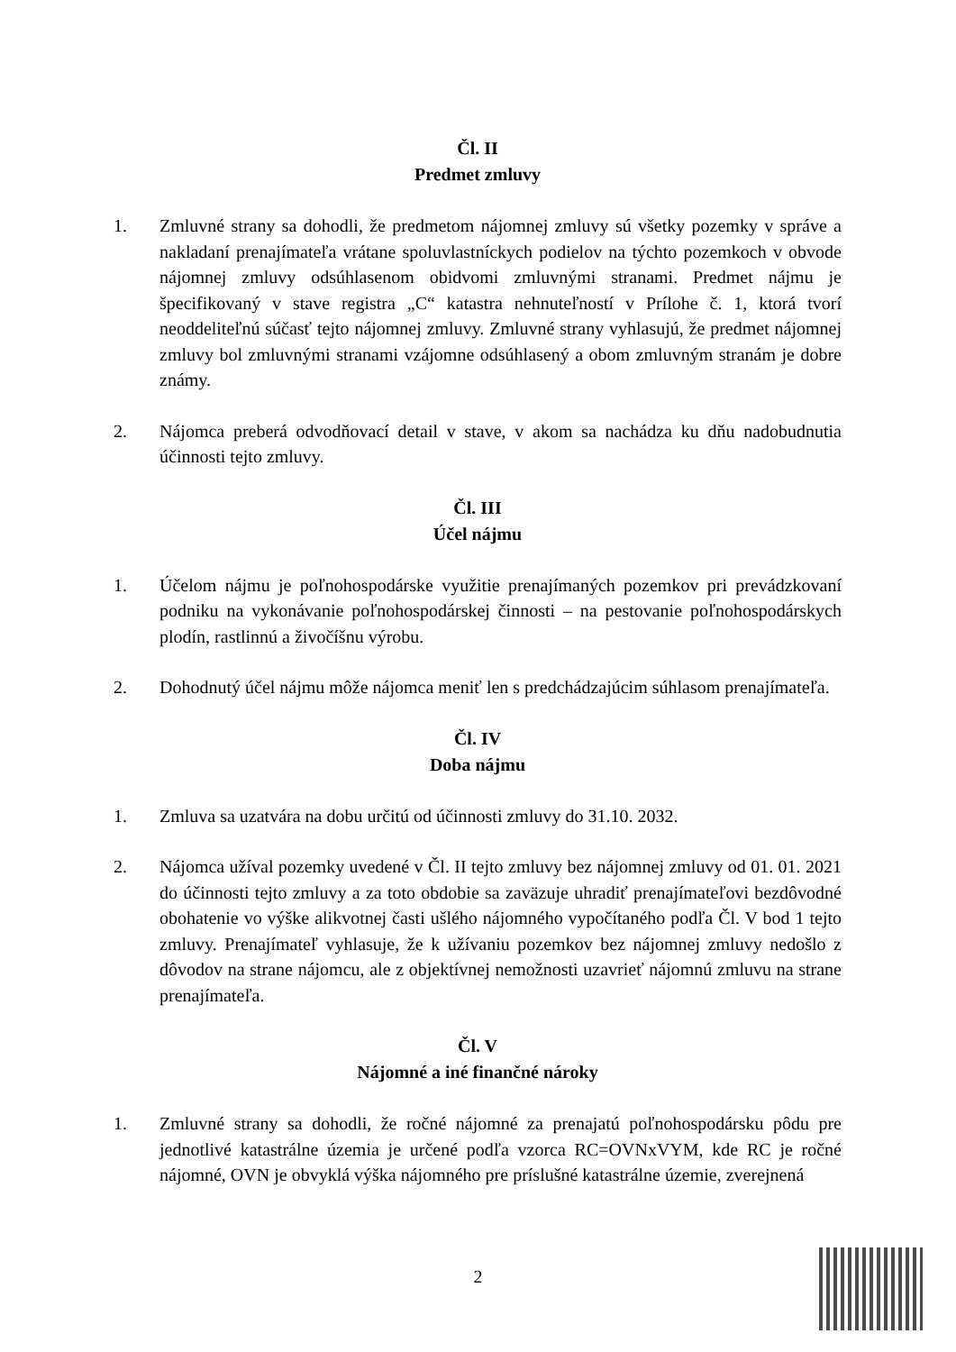Čl. II
Predmet zmluvy
1. Zmluvné strany sa dohodli, že predmetom nájomnej zmluvy sú všetky pozemky v správe a nakladaní prenajímateľa vrátane spoluvlastníckych podielov na týchto pozemkoch v obvode nájomnej zmluvy odsúhlasenom obidvomi zmluvnými stranami. Predmet nájmu je špecifikovaný v stave registra „C“ katastra nehnuteľností v Prílohe č. 1, ktorá tvorí neoddeliteľnú súčasť tejto nájomnej zmluvy. Zmluvné strany vyhlasujú, že predmet nájomnej zmluvy bol zmluvnými stranami vzájomne odsúhlasený a obom zmluvným stranám je dobre známy.
2. Nájomca preberá odvodňovací detail v stave, v akom sa nachádza ku dňu nadobudnutia účinnosti tejto zmluvy.
Čl. III
Účel nájmu
1. Účelom nájmu je poľnohospodárske využitie prenajímaných pozemkov pri prevádzkovaní podniku na vykonávanie poľnohospodárskej činnosti – na pestovanie poľnohospodárskych plodín, rastlinnú a živočíšnu výrobu.
2. Dohodnutý účel nájmu môže nájomca meniť len s predchádzajúcim súhlasom prenajímateľa.
Čl. IV
Doba nájmu
1. Zmluva sa uzatvára na dobu určitú od účinnosti zmluvy do 31.10. 2032.
2. Nájomca užíval pozemky uvedené v Čl. II tejto zmluvy bez nájomnej zmluvy od 01. 01. 2021 do účinnosti tejto zmluvy a za toto obdobie sa zaväzuje uhradiť prenajímateľovi bezdôvodné obohatenie vo výške alikvotnej časti ušlého nájomného vypočítaného podľa Čl. V bod 1 tejto zmluvy. Prenajímateľ vyhlasuje, že k užívaniu pozemkov bez nájomnej zmluvy nedošlo z dôvodov na strane nájomcu, ale z objektívnej nemožnosti uzavrieť nájomnú zmluvu na strane prenajímateľa.
Čl. V
Nájomné a iné finančné nároky
1. Zmluvné strany sa dohodli, že ročné nájomné za prenajatú poľnohospodársku pôdu pre jednotlivé katastrálne územia je určené podľa vzorca RC=OVNxVYM, kde RC je ročné nájomné, OVN je obvyklá výška nájomného pre príslušné katastrálne územie, zverejnená
2